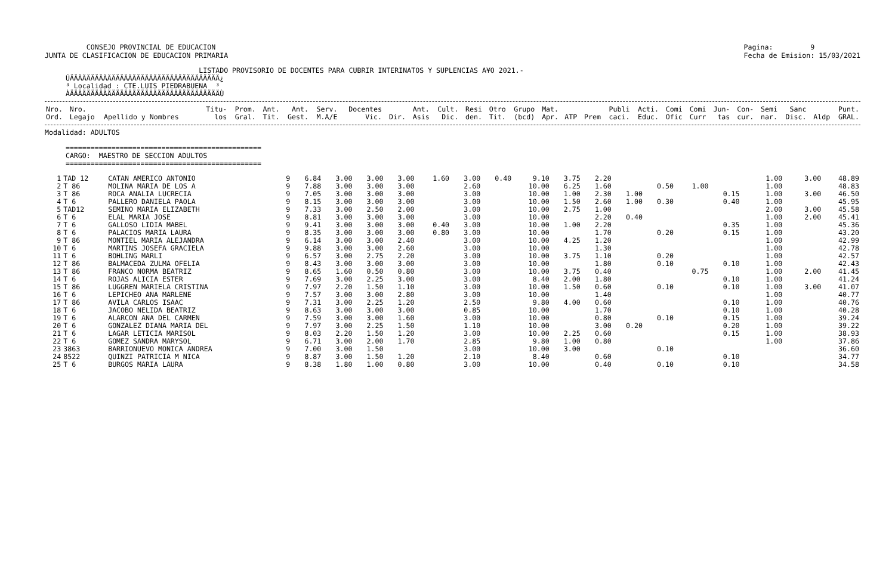CONSEJO PROVINCIAL DE EDUCACION
JUNTA DE CLASIFICACION DE EDUCACION PRIMARIA
Pagina: 9
Fecha de Emision: 15/03/2021
                                     LISTADO PROVISORIO DE DOCENTES PARA CUBRIR INTERINATOS Y SUPLENCIAS A¥O 2021.-
     ÚÄÄÄÄÄÄÄÄÄÄÄÄÄÄÄÄÄÄÄÄÄÄÄÄÄÄÄÄÄÄÄÄÄÄÄÄ¿
     ³ Localidad : CTE.LUIS PIEDRABUENA  ³
     ÀÄÄÄÄÄÄÄÄÄÄÄÄÄÄÄÄÄÄÄÄÄÄÄÄÄÄÄÄÄÄÄÄÄÄÄÄÙ
| Nro. Ord. | Nro. Legajo | Apellido y Nombres | Titu- los | Prom. Gral. | Ant. Tit. | Ant. Gest. | Serv. M.A/E | Docentes Vic. | Dir. | Ant. Asis | Cult. Dic. | Resi den. | Otro Tit. | Grupo (bcd) | Mat. Apr. | ATP | Prem | Publi caci. | Acti. Educ. | Comi Ofic | Comi Curr | Jun- tas | Con- cur. | Semi nar. | Sanc Disc. | Aldp | Punt. GRAL. |
| --- | --- | --- | --- | --- | --- | --- | --- | --- | --- | --- | --- | --- | --- | --- | --- | --- | --- | --- | --- | --- | --- | --- | --- | --- | --- | --- | --- |
Modalidad: ADULTOS

     ===============================================
     CARGO:  MAESTRO DE SECCION ADULTOS
     ===============================================
| 1 | TAD 12 | CATAN AMERICO ANTONIO | 9 | 6.84 | 3.00 | 3.00 | 3.00 | | 1.60 | 3.00 | 0.40 | 9.10 | 3.75 | 2.20 | | | | | | | | | 1.00 | | | 3.00 | 48.89 |
| 2 | T 86 | MOLINA MARIA DE LOS A | 9 | 7.88 | 3.00 | 3.00 | 3.00 | | | 2.60 | | 10.00 | 6.25 | 1.60 | | 0.50 | | 1.00 | | | | | 1.00 | | | | 48.83 |
| 3 | T 86 | ROCA ANALIA LUCRECIA | 9 | 7.05 | 3.00 | 3.00 | 3.00 | | | 3.00 | | 10.00 | 1.00 | 2.30 | 1.00 | | | | 0.15 | | | | 1.00 | | | 3.00 | 46.50 |
| 4 | T 6 | PALLERO DANIELA PAOLA | 9 | 8.15 | 3.00 | 3.00 | 3.00 | | | 3.00 | | 10.00 | 1.50 | 2.60 | 1.00 | 0.30 | | | 0.40 | | | | 1.00 | | | | 45.95 |
| 5 | TAD12 | SEMINO MARIA ELIZABETH | 9 | 7.33 | 3.00 | 2.50 | 2.00 | | | 3.00 | | 10.00 | 2.75 | 1.00 | | | | | | | | | 2.00 | | | 3.00 | 45.58 |
| 6 | T 6 | ELAL MARIA JOSE | 9 | 8.81 | 3.00 | 3.00 | 3.00 | | | 3.00 | | 10.00 | | 2.20 | 0.40 | | | | | | | | 1.00 | | | 2.00 | 45.41 |
| 7 | T 6 | GALLOSO LIDIA MABEL | 9 | 9.41 | 3.00 | 3.00 | 3.00 | | 0.40 | 3.00 | | 10.00 | 1.00 | 2.20 | | | | | 0.35 | | | | 1.00 | | | | 45.36 |
| 8 | T 6 | PALACIOS MARIA LAURA | 9 | 8.35 | 3.00 | 3.00 | 3.00 | | 0.80 | 3.00 | | 10.00 | | 1.70 | | 0.20 | | | 0.15 | | | | 1.00 | | | | 43.20 |
| 9 | T 86 | MONTIEL MARIA ALEJANDRA | 9 | 6.14 | 3.00 | 3.00 | 2.40 | | | 3.00 | | 10.00 | 4.25 | 1.20 | | | | | | | | | 1.00 | | | | 42.99 |
| 10 | T 6 | MARTINS JOSEFA GRACIELA | 9 | 9.88 | 3.00 | 3.00 | 2.60 | | | 3.00 | | 10.00 | | 1.30 | | | | | | | | | 1.00 | | | | 42.78 |
| 11 | T 6 | BOHLING MARLI | 9 | 6.57 | 3.00 | 2.75 | 2.20 | | | 3.00 | | 10.00 | 3.75 | 1.10 | | 0.20 | | | | | | | 1.00 | | | | 42.57 |
| 12 | T 86 | BALMACEDA ZULMA OFELIA | 9 | 8.43 | 3.00 | 3.00 | 3.00 | | | 3.00 | | 10.00 | | 1.80 | | 0.10 | | | 0.10 | | | | 1.00 | | | | 42.43 |
| 13 | T 86 | FRANCO NORMA BEATRIZ | 9 | 8.65 | 1.60 | 0.50 | 0.80 | | | 3.00 | | 10.00 | 3.75 | 0.40 | | | | 0.75 | | | | | 1.00 | | | 2.00 | 41.45 |
| 14 | T 6 | ROJAS ALICIA ESTER | 9 | 7.69 | 3.00 | 2.25 | 3.00 | | | 3.00 | | 8.40 | 2.00 | 1.80 | | | | | 0.10 | | | | 1.00 | | | | 41.24 |
| 15 | T 86 | LUGGREN MARIELA CRISTINA | 9 | 7.97 | 2.20 | 1.50 | 1.10 | | | 3.00 | | 10.00 | 1.50 | 0.60 | | 0.10 | | | 0.10 | | | | 1.00 | | | 3.00 | 41.07 |
| 16 | T 6 | LEPICHEO ANA MARLENE | 9 | 7.57 | 3.00 | 3.00 | 2.80 | | | 3.00 | | 10.00 | | 1.40 | | | | | | | | | 1.00 | | | | 40.77 |
| 17 | T 86 | AVILA CARLOS ISAAC | 9 | 7.31 | 3.00 | 2.25 | 1.20 | | | 2.50 | | 9.80 | 4.00 | 0.60 | | | | | 0.10 | | | | 1.00 | | | | 40.76 |
| 18 | T 6 | JACOBO NELIDA BEATRIZ | 9 | 8.63 | 3.00 | 3.00 | 3.00 | | | 0.85 | | 10.00 | | 1.70 | | | | | 0.10 | | | | 1.00 | | | | 40.28 |
| 19 | T 6 | ALARCON ANA DEL CARMEN | 9 | 7.59 | 3.00 | 3.00 | 1.60 | | | 3.00 | | 10.00 | | 0.80 | | 0.10 | | | 0.15 | | | | 1.00 | | | | 39.24 |
| 20 | T 6 | GONZALEZ DIANA MARIA DEL | 9 | 7.97 | 3.00 | 2.25 | 1.50 | | | 1.10 | | 10.00 | | 3.00 | 0.20 | | | | 0.20 | | | | 1.00 | | | | 39.22 |
| 21 | T 6 | LAGAR LETICIA MARISOL | 9 | 8.03 | 2.20 | 1.50 | 1.20 | | | 3.00 | | 10.00 | 2.25 | 0.60 | | | | | 0.15 | | | | 1.00 | | | | 38.93 |
| 22 | T 6 | GOMEZ SANDRA MARYSOL | 9 | 6.71 | 3.00 | 2.00 | 1.70 | | | 2.85 | | 9.80 | 1.00 | 0.80 | | | | | | | | | 1.00 | | | | 37.86 |
| 23 | 3863 | BARRIONUEVO MONICA ANDREA | 9 | 7.00 | 3.00 | 1.50 | | | | 3.00 | | 10.00 | 3.00 | | | 0.10 | | | | | | | | | | | 36.60 |
| 24 | 8522 | QUINZI PATRICIA M NICA | 9 | 8.87 | 3.00 | 1.50 | 1.20 | | | 2.10 | | 8.40 | | 0.60 | | | | | 0.10 | | | | | | | | 34.77 |
| 25 | T 6 | BURGOS MARIA LAURA | 9 | 8.38 | 1.80 | 1.00 | 0.80 | | | 3.00 | | 10.00 | | 0.40 | | 0.10 | | | 0.10 | | | | | | | | 34.58 |